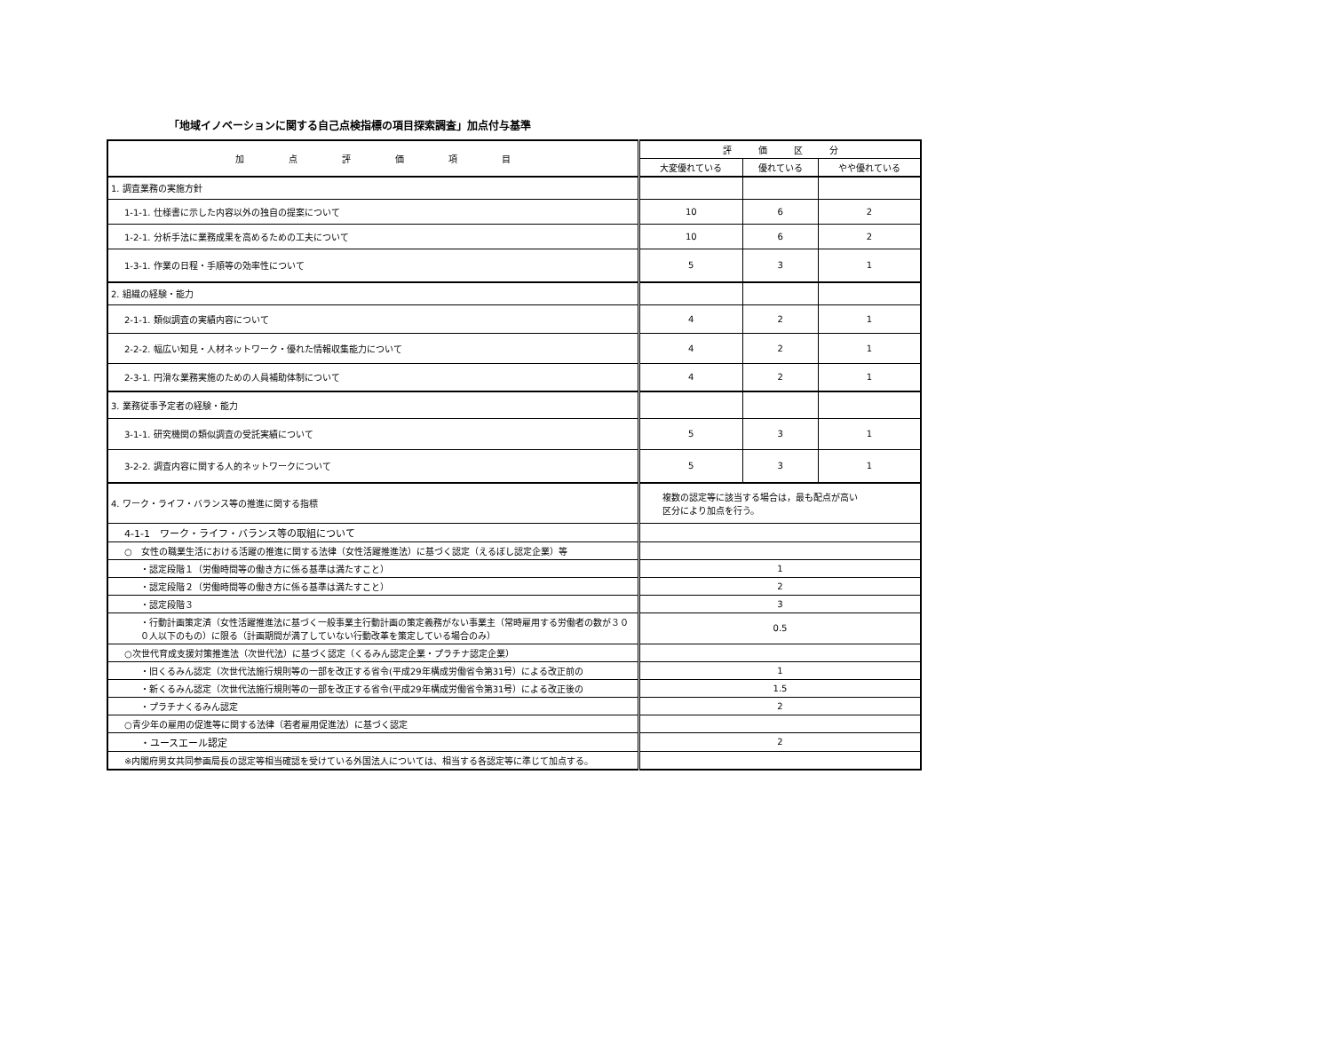「地域イノベーションに関する自己点検指標の項目探索調査」加点付与基準
| 加 点 評 価 項 目 | 評 価 区 分 | | |
| --- | --- | --- | --- |
| | 大変優れている | 優れている | やや優れている |
| 1. 調査業務の実施方針 | | | |
| 1-1-1. 仕様書に示した内容以外の独自の提案について | 10 | 6 | 2 |
| 1-2-1. 分析手法に業務成果を高めるための工夫について | 10 | 6 | 2 |
| 1-3-1. 作業の日程・手順等の効率性について | 5 | 3 | 1 |
| 2. 組織の経験・能力 | | | |
| 2-1-1. 類似調査の実績内容について | 4 | 2 | 1 |
| 2-2-2. 幅広い知見・人材ネットワーク・優れた情報収集能力について | 4 | 2 | 1 |
| 2-3-1. 円滑な業務実施のための人員補助体制について | 4 | 2 | 1 |
| 3. 業務従事予定者の経験・能力 | | | |
| 3-1-1. 研究機関の類似調査の受託実績について | 5 | 3 | 1 |
| 3-2-2. 調査内容に関する人的ネットワークについて | 5 | 3 | 1 |
| 4. ワーク・ライフ・バランス等の推進に関する指標 | 複数の認定等に該当する場合は，最も配点が高い 区分により加点を行う。 | | |
| 4-1-1 ワーク・ライフ・バランス等の取組について | | | |
| ○ 女性の職業生活における活躍の推進に関する法律（女性活躍推進法）に基づく認定（えるぼし認定企業）等 | | | |
| ・認定段階１（労働時間等の働き方に係る基準は満たすこと） | 1 | | |
| ・認定段階２（労働時間等の働き方に係る基準は満たすこと） | 2 | | |
| ・認定段階３ | 3 | | |
| ・行動計画策定済（女性活躍推進法に基づく一般事業主行動計画の策定義務がない事業主（常時雇用する労働者の数が３００人以下のもの）に限る（計画期間が満了していない行動改革を策定している場合のみ） | 0.5 | | |
| ○次世代育成支援対策推進法（次世代法）に基づく認定（くるみん認定企業・プラチナ認定企業） | | | |
| ・旧くるみん認定（次世代法施行規則等の一部を改正する省令(平成29年構成労働省令第31号）による改正前の | 1 | | |
| ・新くるみん認定（次世代法施行規則等の一部を改正する省令(平成29年構成労働省令第31号）による改正後の | 1.5 | | |
| ・プラチナくるみん認定 | 2 | | |
| ○青少年の雇用の促進等に関する法律（若者雇用促進法）に基づく認定 | | | |
| ・ユースエール認定 | 2 | | |
| ※内閣府男女共同参画局長の認定等相当確認を受けている外国法人については、相当する各認定等に準じて加点する。 | | | |